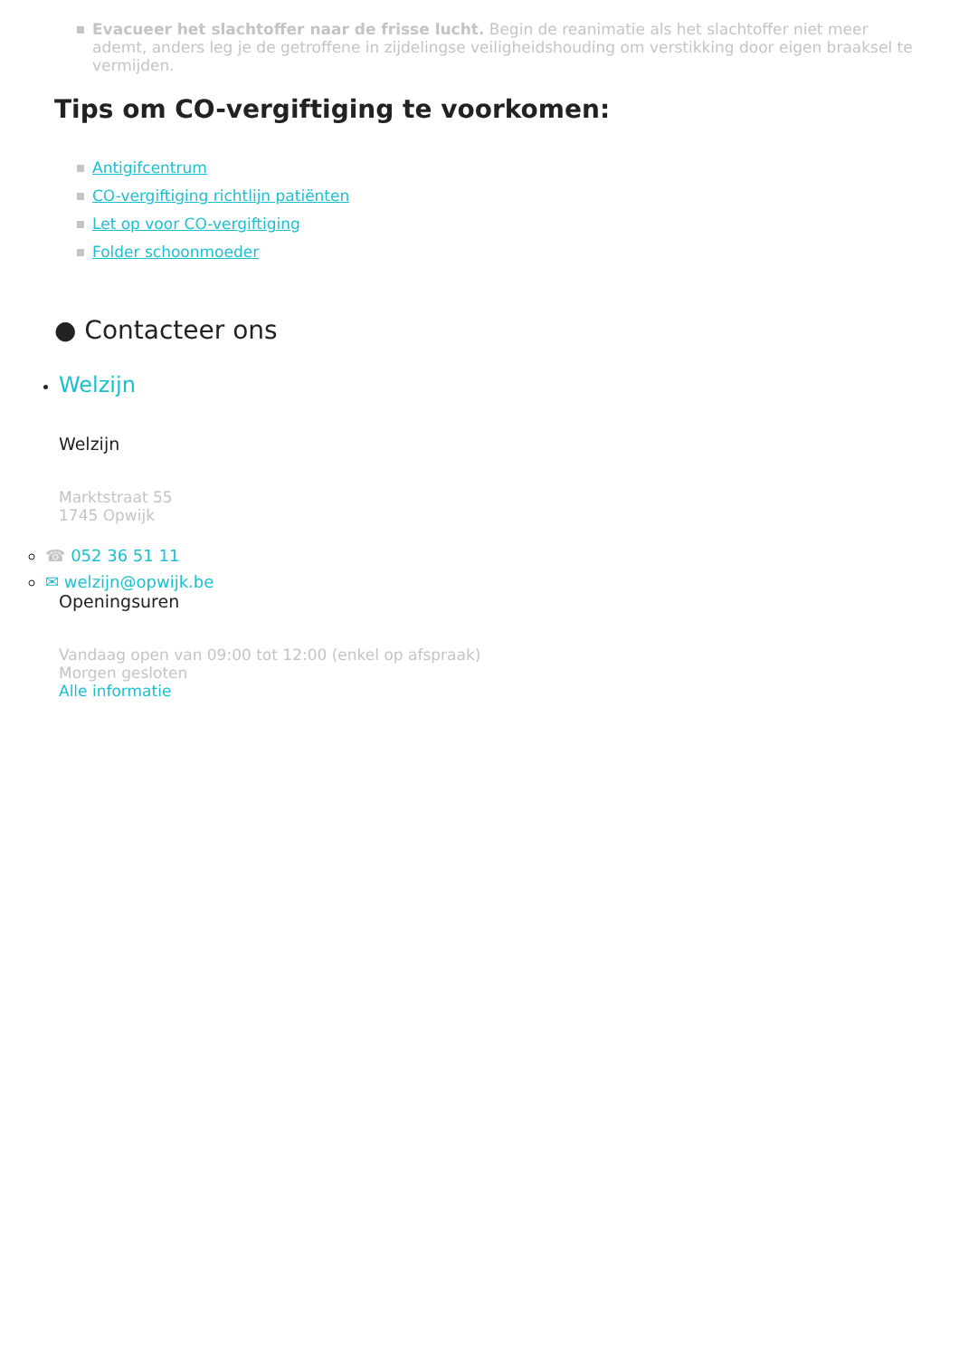Evacueer het slachtoffer naar de frisse lucht. Begin de reanimatie als het slachtoffer niet meer ademt, anders leg je de getroffene in zijdelingse veiligheidshouding om verstikking door eigen braaksel te vermijden.
Tips om CO-vergiftiging te voorkomen:
Antigifcentrum
CO-vergiftiging richtlijn patiënten
Let op voor CO-vergiftiging
Folder schoonmoeder
● Contacteer ons
Welzijn
Welzijn
Marktstraat 55
1745 Opwijk
☎ 052 36 51 11
✉ welzijn@opwijk.be
Openingsuren
Vandaag open van 09:00 tot 12:00 (enkel op afspraak)
Morgen gesloten
Alle informatie